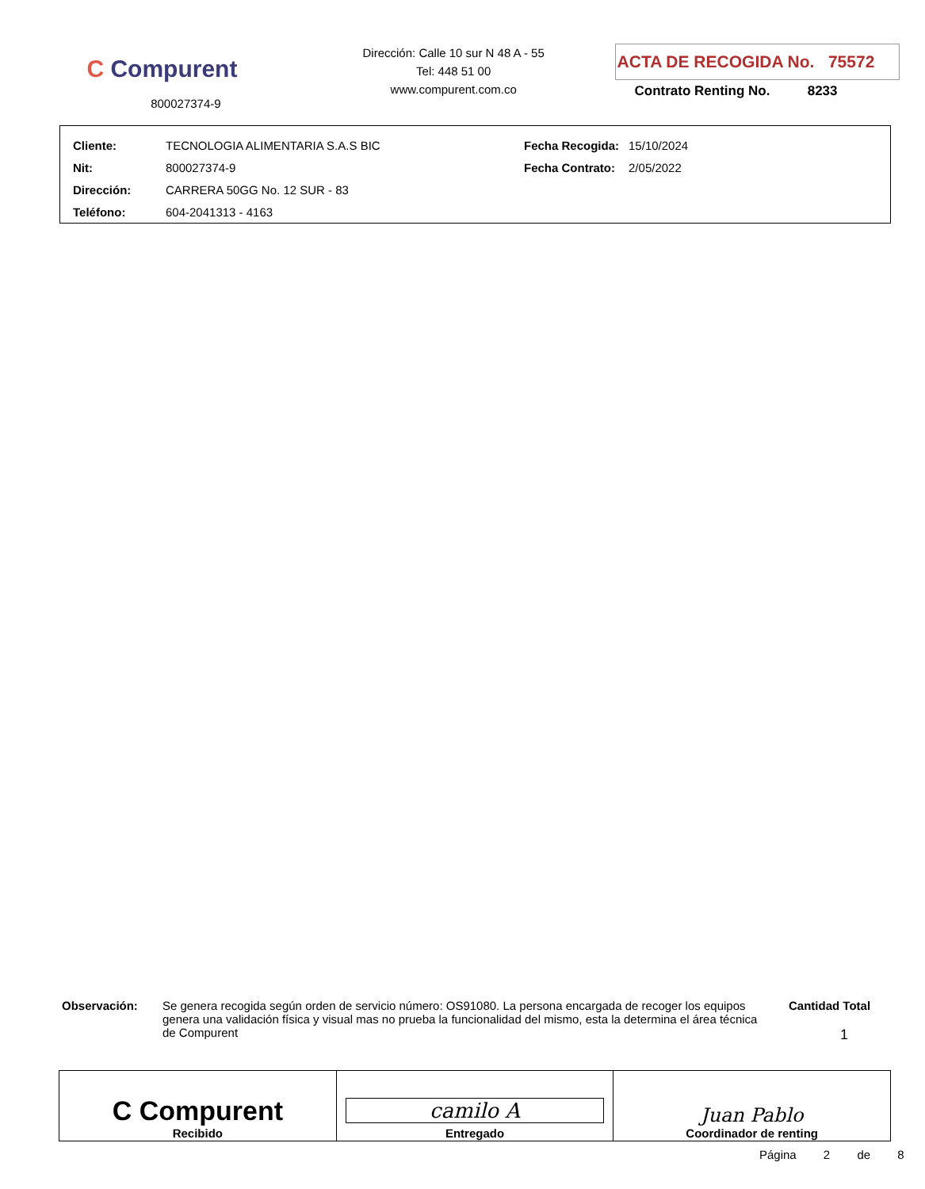C Compurent
800027374-9
Dirección: Calle 10 sur N 48 A - 55
Tel: 448 51 00
www.compurent.com.co
ACTA DE RECOGIDA No. 75572
Contrato Renting No. 8233
| Cliente: | TECNOLOGIA ALIMENTARIA S.A.S BIC | Fecha Recogida: | 15/10/2024 |
| Nit: | 800027374-9 | Fecha Contrato: | 2/05/2022 |
| Dirección: | CARRERA 50GG No. 12 SUR - 83 | | |
| Teléfono: | 604-2041313 - 4163 | | |
Observación: Se genera recogida según orden de servicio número: OS91080. La persona encargada de recoger los equipos genera una validación física y visual mas no prueba la funcionalidad del mismo, esta la determina el área técnica de Compurent
Cantidad Total
1
| C Compurent Recibido | camilo A Entregado | Juan Pablo Coordinador de renting |
Página 2 de 8